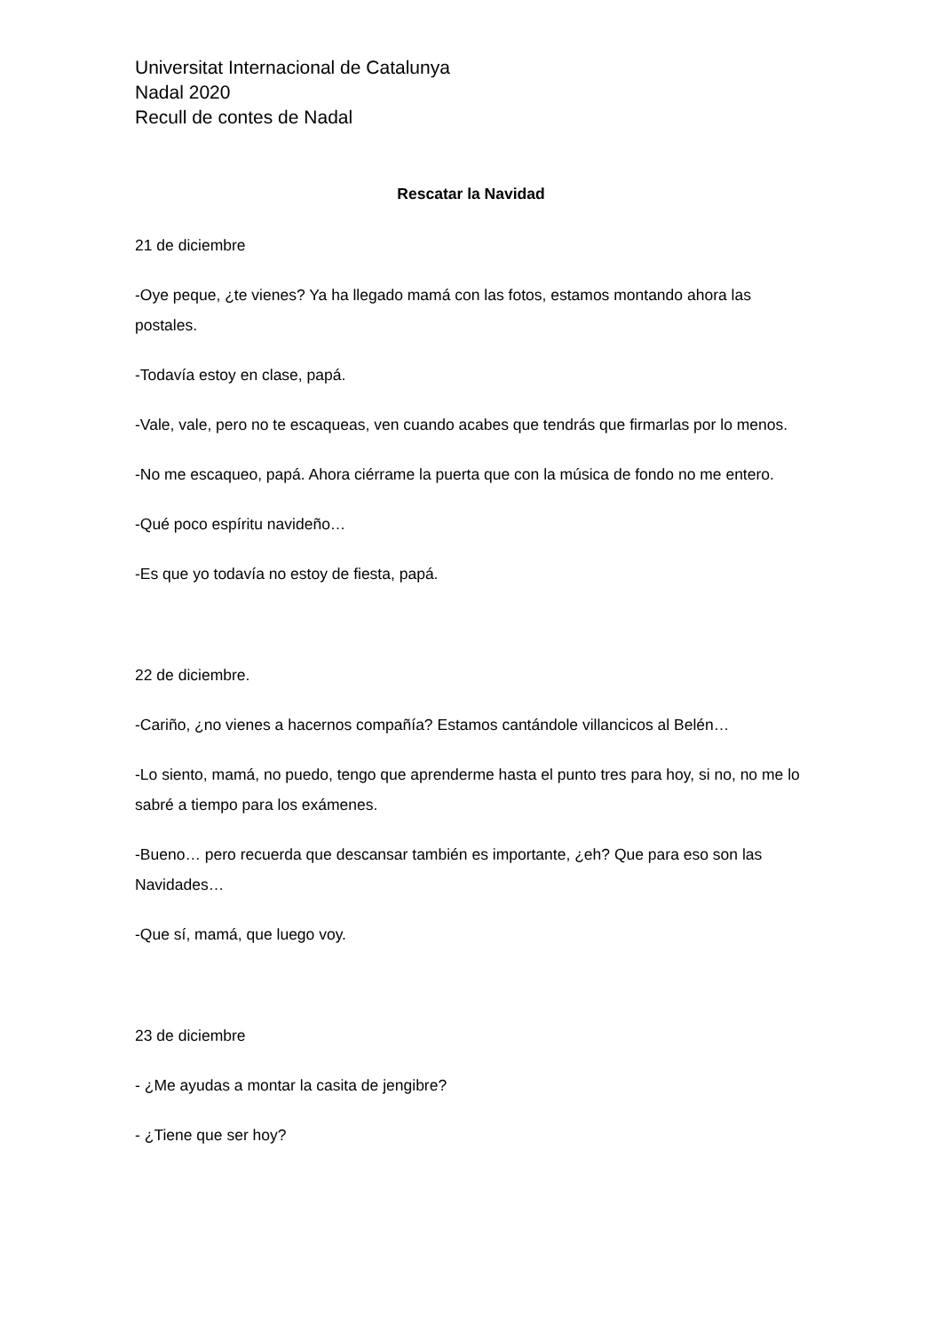Universitat Internacional de Catalunya
Nadal 2020
Recull de contes de Nadal
Rescatar la Navidad
21 de diciembre
-Oye peque, ¿te vienes? Ya ha llegado mamá con las fotos, estamos montando ahora las postales.
-Todavía estoy en clase, papá.
-Vale, vale, pero no te escaqueas, ven cuando acabes que tendrás que firmarlas por lo menos.
-No me escaqueo, papá. Ahora ciérrame la puerta que con la música de fondo no me entero.
-Qué poco espíritu navideño…
-Es que yo todavía no estoy de fiesta, papá.
22 de diciembre.
-Cariño, ¿no vienes a hacernos compañía? Estamos cantándole villancicos al Belén…
-Lo siento, mamá, no puedo, tengo que aprenderme hasta el punto tres para hoy, si no, no me lo sabré a tiempo para los exámenes.
-Bueno… pero recuerda que descansar también es importante, ¿eh? Que para eso son las Navidades…
-Que sí, mamá, que luego voy.
23 de diciembre
- ¿Me ayudas a montar la casita de jengibre?
- ¿Tiene que ser hoy?